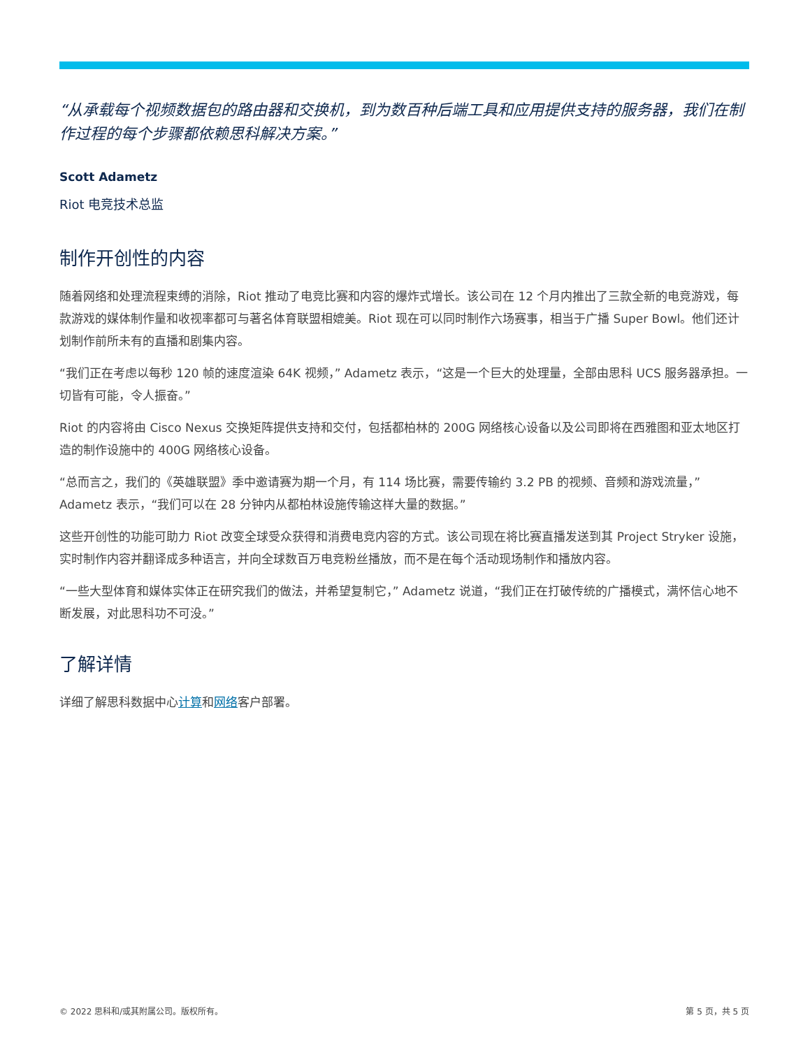“从承载每个视频数据包的路由器和交换机，到为数百种后端工具和应用提供支持的服务器，我们在制作过程的每个步骤都依赖思科解决方案。”
Scott Adametz
Riot 电竞技术总监
制作开创性的内容
随着网络和处理流程束缚的消除，Riot 推动了电竞比赛和内容的爆炸式增长。该公司在 12 个月内推出了三款全新的电竞游戏，每款游戏的媒体制作量和收视率都可与著名体育联盟相媲美。Riot 现在可以同时制作六场赛事，相当于广播 Super Bowl。他们还计划制作前所未有的直播和剧集内容。
“我们正在考虑以每秒 120 帧的速度渲染 64K 视频，” Adametz 表示，“这是一个巨大的处理量，全部由思科 UCS 服务器承担。一切皆有可能，令人振奋。”
Riot 的内容将由 Cisco Nexus 交换矩阵提供支持和交付，包括都柏林的 200G 网络核心设备以及公司即将在西雅图和亚太地区打造的制作设施中的 400G 网络核心设备。
“总而言之，我们的《英雄联盟》季中邀请赛为期一个月，有 114 场比赛，需要传输约 3.2 PB 的视频、音频和游戏流量，” Adametz 表示，“我们可以在 28 分钟内从都柏林设施传输这样大量的数据。”
这些开创性的功能可助力 Riot 改变全球受众获得和消费电竞内容的方式。该公司现在将比赛直播发送到其 Project Stryker 设施，实时制作内容并翻译成多种语言，并向全球数百万电竞粉丝播放，而不是在每个活动现场制作和播放内容。
“一些大型体育和媒体实体正在研究我们的做法，并希望复制它，” Adametz 说道，“我们正在打破传统的广播模式，满怀信心地不断发展，对此思科功不可没。”
了解详情
详细了解思科数据中心计算和网络客户部署。
© 2022 思科和/或其附属公司。版权所有。 第 5 页，共 5 页